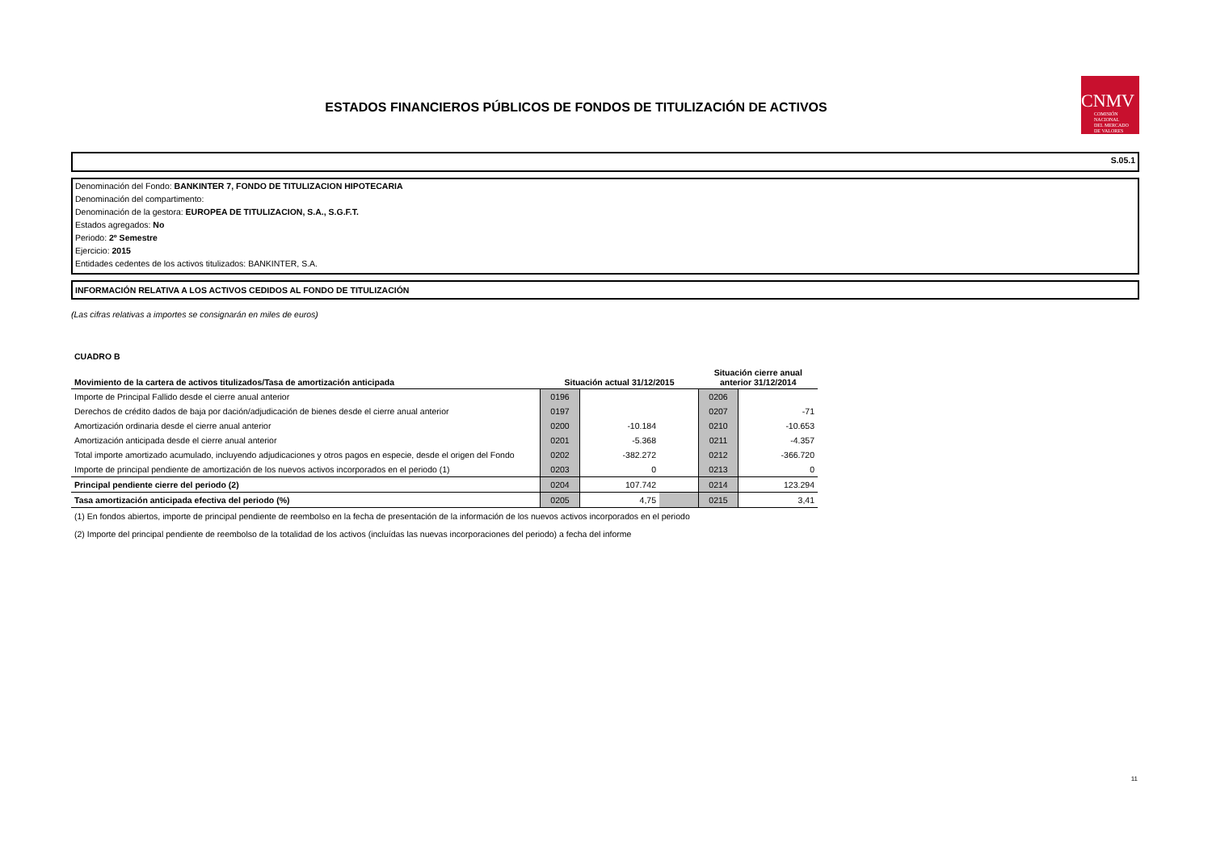ESTADOS FINANCIEROS PÚBLICOS DE FONDOS DE TITULIZACIÓN DE ACTIVOS
CNMV
COMISIÓN
NACIONAL
DEL MERCADO
DE VALORES
S.05.1
Denominación del Fondo: BANKINTER 7, FONDO DE TITULIZACION HIPOTECARIA
Denominación del compartimento:
Denominación de la gestora: EUROPEA DE TITULIZACION, S.A., S.G.F.T.
Estados agregados: No
Periodo: 2º Semestre
Ejercicio: 2015
Entidades cedentes de los activos titulizados: BANKINTER, S.A.
INFORMACIÓN RELATIVA A LOS ACTIVOS CEDIDOS AL FONDO DE TITULIZACIÓN
(Las cifras relativas a importes se consignarán en miles de euros)
CUADRO B
| Movimiento de la cartera de activos titulizados/Tasa de amortización anticipada | Situación actual 31/12/2015 | | | Situación cierre anual anterior 31/12/2014 | |
| --- | --- | --- | --- | --- | --- |
| Importe de Principal Fallido desde el cierre anual anterior | 0196 | | | 0206 | |
| Derechos de crédito dados de baja por dación/adjudicación de bienes desde el cierre anual anterior | 0197 | | | 0207 | -71 |
| Amortización ordinaria desde el cierre anual anterior | 0200 | -10.184 | | 0210 | -10.653 |
| Amortización anticipada desde el cierre anual anterior | 0201 | -5.368 | | 0211 | -4.357 |
| Total importe amortizado acumulado, incluyendo adjudicaciones y otros pagos en especie, desde el origen del Fondo | 0202 | -382.272 | | 0212 | -366.720 |
| Importe de principal pendiente de amortización de los nuevos activos incorporados en el periodo (1) | 0203 | 0 | | 0213 | 0 |
| Principal pendiente cierre del periodo (2) | 0204 | 107.742 | | 0214 | 123.294 |
| Tasa amortización anticipada efectiva del periodo (%) | 0205 | 4,75 | | 0215 | 3,41 |
(1) En fondos abiertos, importe de principal pendiente de reembolso en la fecha de presentación de la información de los nuevos activos incorporados en el periodo
(2) Importe del principal pendiente de reembolso de la totalidad de los activos (incluídas las nuevas incorporaciones del periodo) a fecha del informe
11